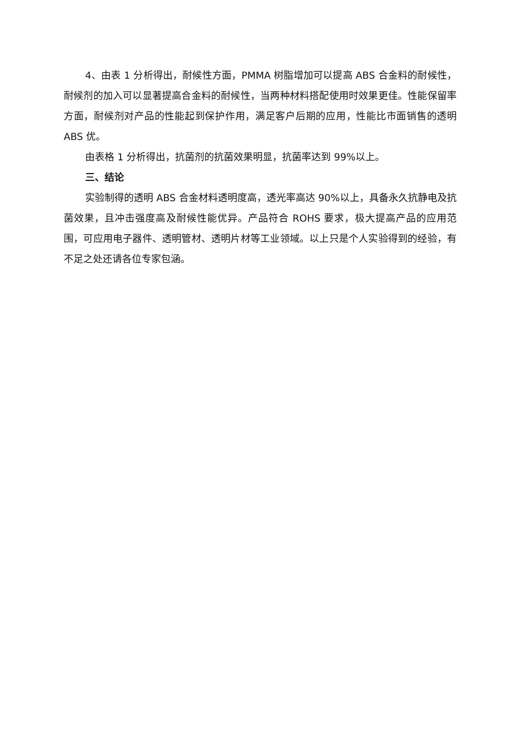4、由表 1 分析得出，耐候性方面，PMMA 树脂增加可以提高 ABS 合金料的耐候性，耐候剂的加入可以显著提高合金料的耐候性，当两种材料搭配使用时效果更佳。性能保留率方面，耐候剂对产品的性能起到保护作用，满足客户后期的应用，性能比市面销售的透明 ABS 优。
由表格 1 分析得出，抗菌剂的抗菌效果明显，抗菌率达到 99%以上。
三、结论
实验制得的透明 ABS 合金材料透明度高，透光率高达 90%以上，具备永久抗静电及抗菌效果，且冲击强度高及耐候性能优异。产品符合 ROHS 要求，极大提高产品的应用范围，可应用电子器件、透明管材、透明片材等工业领域。以上只是个人实验得到的经验，有不足之处还请各位专家包涵。